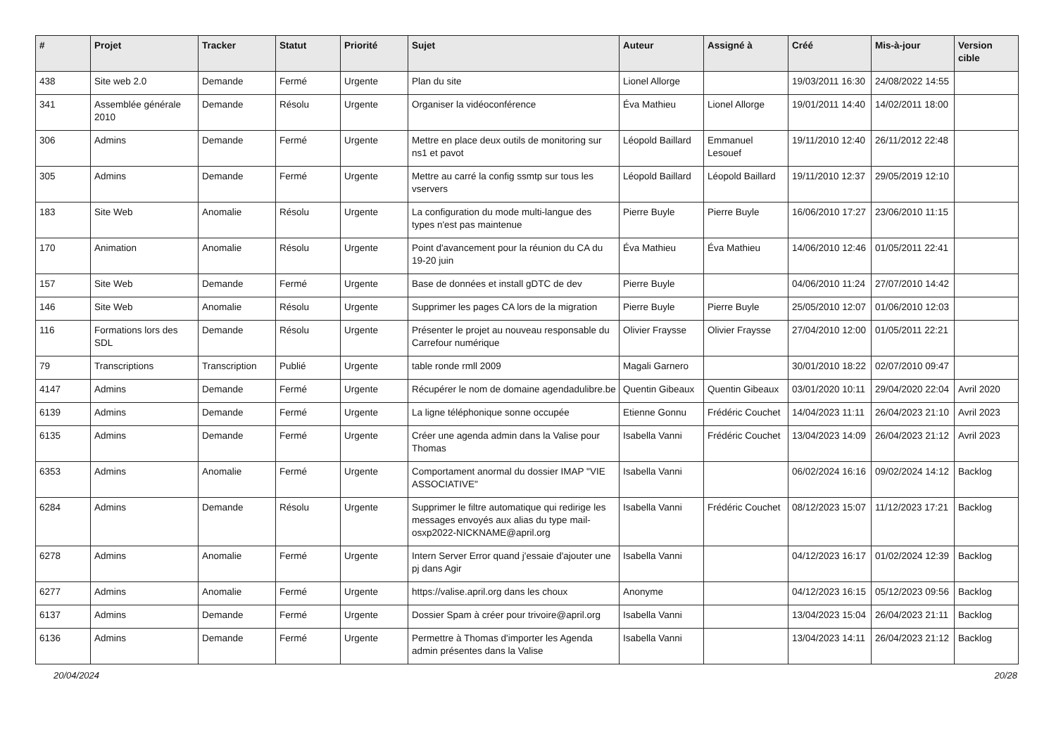| # | Projet | Tracker | Statut | Priorité | Sujet | Auteur | Assigné à | Créé | Mis-à-jour | Version cible |
| --- | --- | --- | --- | --- | --- | --- | --- | --- | --- | --- |
| 438 | Site web 2.0 | Demande | Fermé | Urgente | Plan du site | Lionel Allorge | | 19/03/2011 16:30 | 24/08/2022 14:55 | |
| 341 | Assemblée générale 2010 | Demande | Résolu | Urgente | Organiser la vidéoconférence | Éva Mathieu | Lionel Allorge | 19/01/2011 14:40 | 14/02/2011 18:00 | |
| 306 | Admins | Demande | Fermé | Urgente | Mettre en place deux outils de monitoring sur ns1 et pavot | Léopold Baillard | Emmanuel Lesouef | 19/11/2010 12:40 | 26/11/2012 22:48 | |
| 305 | Admins | Demande | Fermé | Urgente | Mettre au carré la config ssmtp sur tous les vservers | Léopold Baillard | Léopold Baillard | 19/11/2010 12:37 | 29/05/2019 12:10 | |
| 183 | Site Web | Anomalie | Résolu | Urgente | La configuration du mode multi-langue des types n'est pas maintenue | Pierre Buyle | Pierre Buyle | 16/06/2010 17:27 | 23/06/2010 11:15 | |
| 170 | Animation | Anomalie | Résolu | Urgente | Point d'avancement pour la réunion du CA du 19-20 juin | Éva Mathieu | Éva Mathieu | 14/06/2010 12:46 | 01/05/2011 22:41 | |
| 157 | Site Web | Demande | Fermé | Urgente | Base de données et install gDTC de dev | Pierre Buyle | | 04/06/2010 11:24 | 27/07/2010 14:42 | |
| 146 | Site Web | Anomalie | Résolu | Urgente | Supprimer les pages CA lors de la migration | Pierre Buyle | Pierre Buyle | 25/05/2010 12:07 | 01/06/2010 12:03 | |
| 116 | Formations lors des SDL | Demande | Résolu | Urgente | Présenter le projet au nouveau responsable du Carrefour numérique | Olivier Fraysse | Olivier Fraysse | 27/04/2010 12:00 | 01/05/2011 22:21 | |
| 79 | Transcriptions | Transcription | Publié | Urgente | table ronde rmll 2009 | Magali Garnero | | 30/01/2010 18:22 | 02/07/2010 09:47 | |
| 4147 | Admins | Demande | Fermé | Urgente | Récupérer le nom de domaine agendadulibre.be | Quentin Gibeaux | Quentin Gibeaux | 03/01/2020 10:11 | 29/04/2020 22:04 | Avril 2020 |
| 6139 | Admins | Demande | Fermé | Urgente | La ligne téléphonique sonne occupée | Etienne Gonnu | Frédéric Couchet | 14/04/2023 11:11 | 26/04/2023 21:10 | Avril 2023 |
| 6135 | Admins | Demande | Fermé | Urgente | Créer une agenda admin dans la Valise pour Thomas | Isabella Vanni | Frédéric Couchet | 13/04/2023 14:09 | 26/04/2023 21:12 | Avril 2023 |
| 6353 | Admins | Anomalie | Fermé | Urgente | Comportament anormal du dossier IMAP "VIE ASSOCIATIVE" | Isabella Vanni | | 06/02/2024 16:16 | 09/02/2024 14:12 | Backlog |
| 6284 | Admins | Demande | Résolu | Urgente | Supprimer le filtre automatique qui redirige les messages envoyés aux alias du type mail-osxp2022-NICKNAME@april.org | Isabella Vanni | Frédéric Couchet | 08/12/2023 15:07 | 11/12/2023 17:21 | Backlog |
| 6278 | Admins | Anomalie | Fermé | Urgente | Intern Server Error quand j'essaie d'ajouter une pj dans Agir | Isabella Vanni | | 04/12/2023 16:17 | 01/02/2024 12:39 | Backlog |
| 6277 | Admins | Anomalie | Fermé | Urgente | https://valise.april.org dans les choux | Anonyme | | 04/12/2023 16:15 | 05/12/2023 09:56 | Backlog |
| 6137 | Admins | Demande | Fermé | Urgente | Dossier Spam à créer pour trivoire@april.org | Isabella Vanni | | 13/04/2023 15:04 | 26/04/2023 21:11 | Backlog |
| 6136 | Admins | Demande | Fermé | Urgente | Permettre à Thomas d'importer les Agenda admin présentes dans la Valise | Isabella Vanni | | 13/04/2023 14:11 | 26/04/2023 21:12 | Backlog |
20/04/2024 20/28